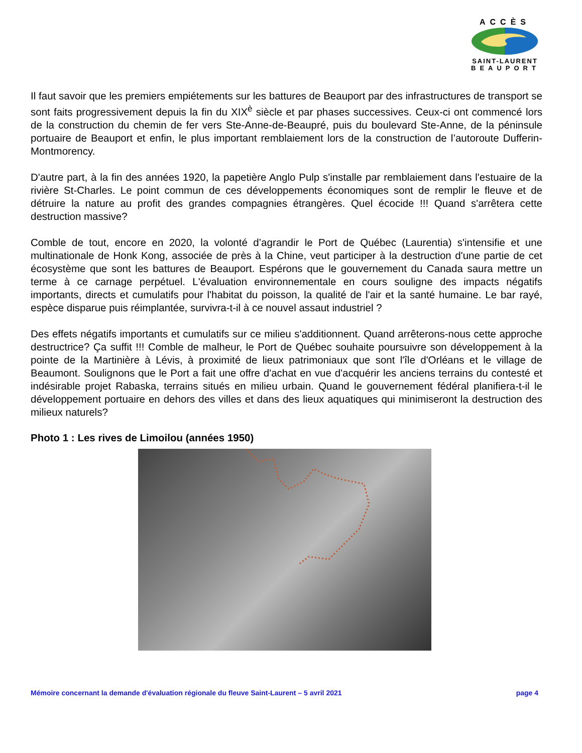ACCÈS
SAINT-LAURENT
BEAUPORT
Il faut savoir que les premiers empiétements sur les battures de Beauport par des infrastructures de transport se sont faits progressivement depuis la fin du XIX<sup>è</sup> siècle et par phases successives. Ceux-ci ont commencé lors de la construction du chemin de fer vers Ste-Anne-de-Beaupré, puis du boulevard Ste-Anne, de la péninsule portuaire de Beauport et enfin, le plus important remblaiement lors de la construction de l’autoroute Dufferin-Montmorency.
D'autre part, à la fin des années 1920, la papetière Anglo Pulp s'installe par remblaiement dans l'estuaire de la rivière St-Charles. Le point commun de ces développements économiques sont de remplir le fleuve et de détruire la nature au profit des grandes compagnies étrangères. Quel écocide !!! Quand s'arrêtera cette destruction massive?
Comble de tout, encore en 2020, la volonté d’agrandir le Port de Québec (Laurentia) s'intensifie et une multinationale de Honk Kong, associée de près à la Chine, veut participer à la destruction d'une partie de cet écosystème que sont les battures de Beauport. Espérons que le gouvernement du Canada saura mettre un terme à ce carnage perpétuel. L'évaluation environnementale en cours souligne des impacts négatifs importants, directs et cumulatifs pour l'habitat du poisson, la qualité de l'air et la santé humaine. Le bar rayé, espèce disparue puis réimplantée, survivra-t-il à ce nouvel assaut industriel ?
Des effets négatifs importants et cumulatifs sur ce milieu s'additionnent. Quand arrêterons-nous cette approche destructrice? Ça suffit !!! Comble de malheur, le Port de Québec souhaite poursuivre son développement à la pointe de la Martinière à Lévis, à proximité de lieux patrimoniaux que sont l'île d'Orléans et le village de Beaumont. Soulignons que le Port a fait une offre d'achat en vue d'acquérir les anciens terrains du contesté et indésirable projet Rabaska, terrains situés en milieu urbain. Quand le gouvernement fédéral planifiera-t-il le développement portuaire en dehors des villes et dans des lieux aquatiques qui minimiseront la destruction des milieux naturels?
Photo 1 : Les rives de Limoilou (années 1950)
Mémoire concernant la demande d'évaluation régionale du fleuve Saint-Laurent – 5 avril 2021 page 4